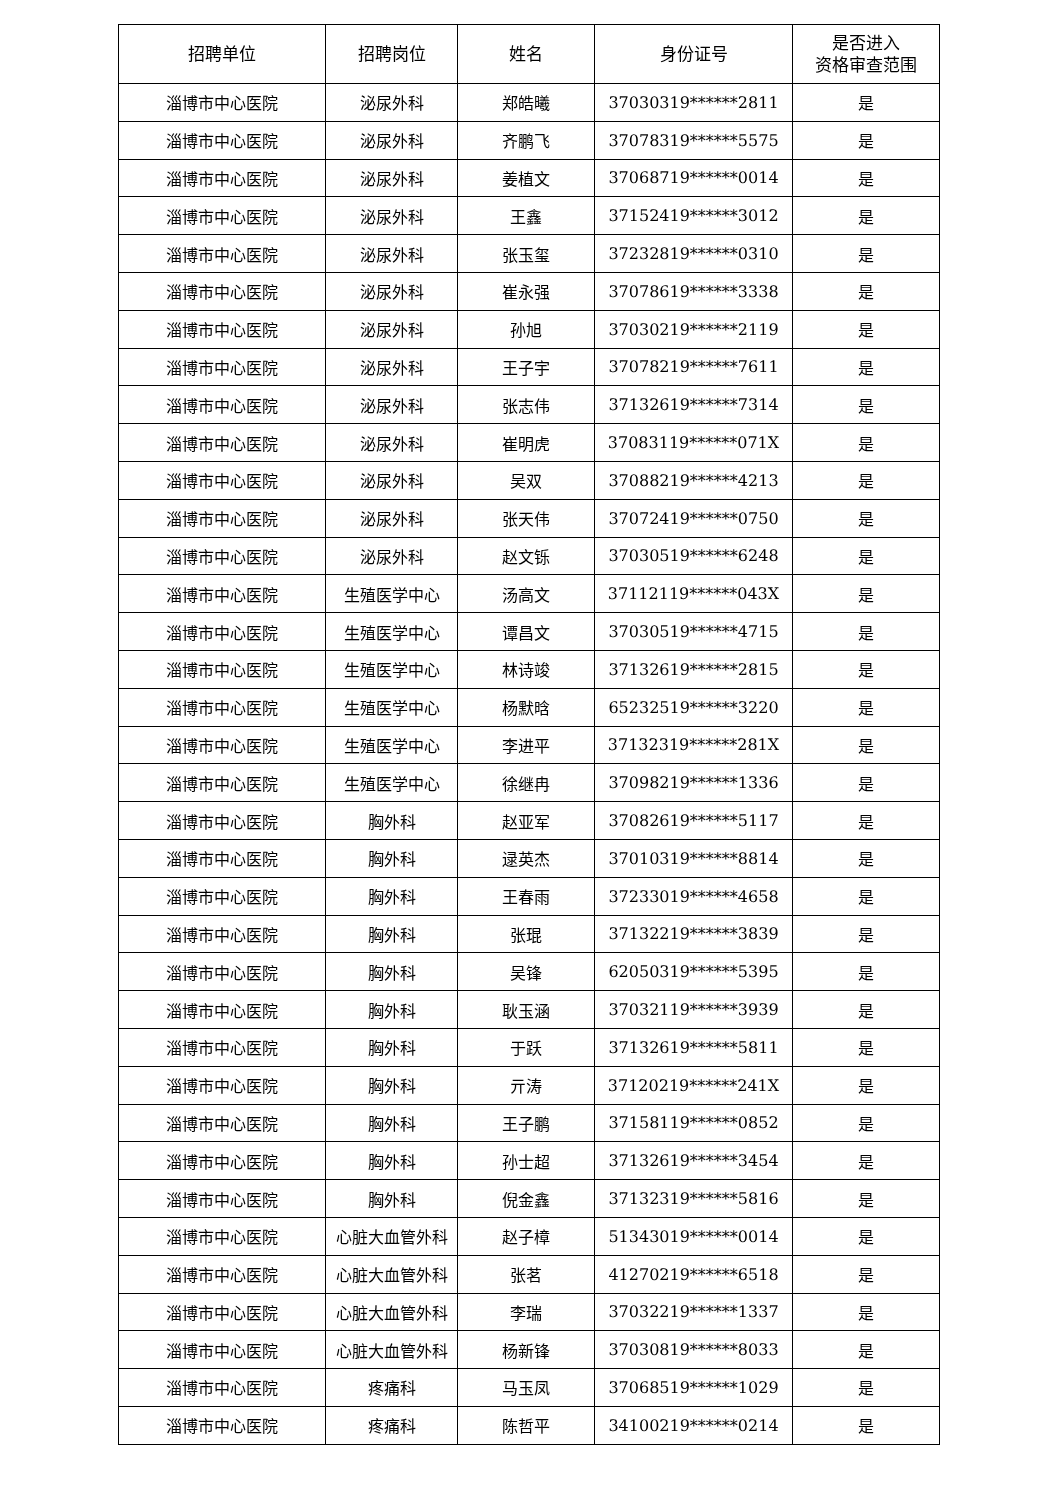| 招聘单位 | 招聘岗位 | 姓名 | 身份证号 | 是否进入 资格审查范围 |
| --- | --- | --- | --- | --- |
| 淄博市中心医院 | 泌尿外科 | 郑皓曦 | 37030319******2811 | 是 |
| 淄博市中心医院 | 泌尿外科 | 齐鹏飞 | 37078319******5575 | 是 |
| 淄博市中心医院 | 泌尿外科 | 姜植文 | 37068719******0014 | 是 |
| 淄博市中心医院 | 泌尿外科 | 王鑫 | 37152419******3012 | 是 |
| 淄博市中心医院 | 泌尿外科 | 张玉玺 | 37232819******0310 | 是 |
| 淄博市中心医院 | 泌尿外科 | 崔永强 | 37078619******3338 | 是 |
| 淄博市中心医院 | 泌尿外科 | 孙旭 | 37030219******2119 | 是 |
| 淄博市中心医院 | 泌尿外科 | 王子宇 | 37078219******7611 | 是 |
| 淄博市中心医院 | 泌尿外科 | 张志伟 | 37132619******7314 | 是 |
| 淄博市中心医院 | 泌尿外科 | 崔明虎 | 37083119******071X | 是 |
| 淄博市中心医院 | 泌尿外科 | 吴双 | 37088219******4213 | 是 |
| 淄博市中心医院 | 泌尿外科 | 张天伟 | 37072419******0750 | 是 |
| 淄博市中心医院 | 泌尿外科 | 赵文铄 | 37030519******6248 | 是 |
| 淄博市中心医院 | 生殖医学中心 | 汤高文 | 37112119******043X | 是 |
| 淄博市中心医院 | 生殖医学中心 | 谭昌文 | 37030519******4715 | 是 |
| 淄博市中心医院 | 生殖医学中心 | 林诗竣 | 37132619******2815 | 是 |
| 淄博市中心医院 | 生殖医学中心 | 杨默晗 | 65232519******3220 | 是 |
| 淄博市中心医院 | 生殖医学中心 | 李进平 | 37132319******281X | 是 |
| 淄博市中心医院 | 生殖医学中心 | 徐继冉 | 37098219******1336 | 是 |
| 淄博市中心医院 | 胸外科 | 赵亚军 | 37082619******5117 | 是 |
| 淄博市中心医院 | 胸外科 | 逯英杰 | 37010319******8814 | 是 |
| 淄博市中心医院 | 胸外科 | 王春雨 | 37233019******4658 | 是 |
| 淄博市中心医院 | 胸外科 | 张琨 | 37132219******3839 | 是 |
| 淄博市中心医院 | 胸外科 | 吴锋 | 62050319******5395 | 是 |
| 淄博市中心医院 | 胸外科 | 耿玉涵 | 37032119******3939 | 是 |
| 淄博市中心医院 | 胸外科 | 于跃 | 37132619******5811 | 是 |
| 淄博市中心医院 | 胸外科 | 亓涛 | 37120219******241X | 是 |
| 淄博市中心医院 | 胸外科 | 王子鹏 | 37158119******0852 | 是 |
| 淄博市中心医院 | 胸外科 | 孙士超 | 37132619******3454 | 是 |
| 淄博市中心医院 | 胸外科 | 倪金鑫 | 37132319******5816 | 是 |
| 淄博市中心医院 | 心脏大血管外科 | 赵子樟 | 51343019******0014 | 是 |
| 淄博市中心医院 | 心脏大血管外科 | 张茗 | 41270219******6518 | 是 |
| 淄博市中心医院 | 心脏大血管外科 | 李瑞 | 37032219******1337 | 是 |
| 淄博市中心医院 | 心脏大血管外科 | 杨新锋 | 37030819******8033 | 是 |
| 淄博市中心医院 | 疼痛科 | 马玉凤 | 37068519******1029 | 是 |
| 淄博市中心医院 | 疼痛科 | 陈哲平 | 34100219******0214 | 是 |